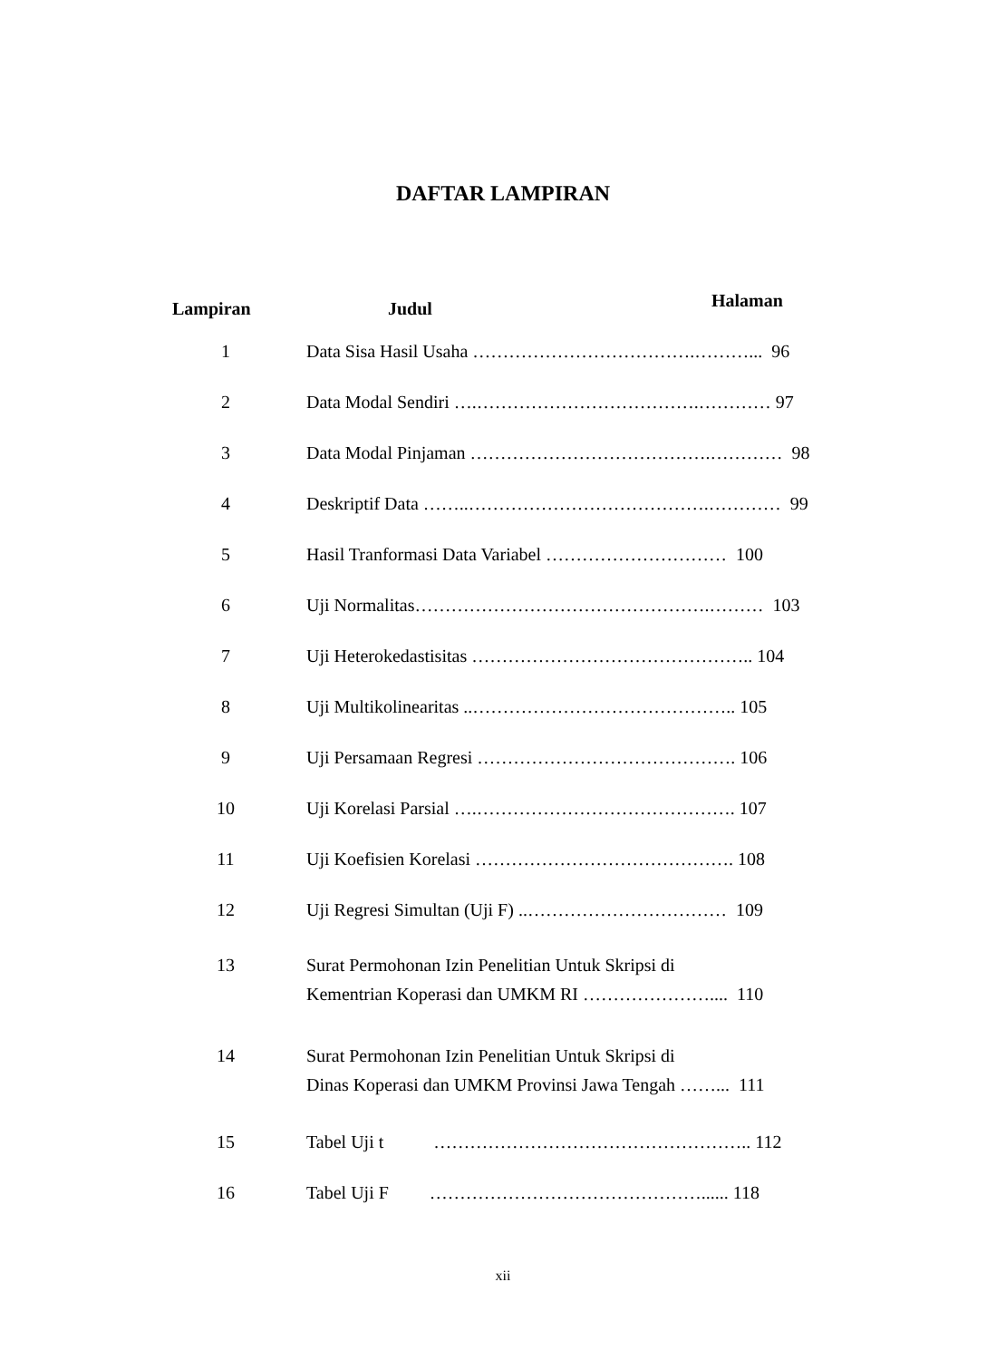DAFTAR LAMPIRAN
| Lampiran | Judul |
| --- | --- |
| 1 | Data Sisa Hasil Usaha ……………………………….………... 96 |
| 2 | Data Modal Sendiri ….……………………………….………… 97 |
| 3 | Data Modal Pinjaman ………………………………….………… 98 |
| 4 | Deskriptif Data ……..………………………………….………… 99 |
| 5 | Hasil Tranformasi Data Variabel ………………………… 100 |
| 6 | Uji Normalitas………………………………………….……… 103 |
| 7 | Uji Heterokedastisitas ……………………………………….. 104 |
| 8 | Uji Multikolinearitas ..…………………………………….. 105 |
| 9 | Uji Persamaan Regresi ……………………………………. 106 |
| 10 | Uji Korelasi Parsial ….……………………………………. 107 |
| 11 | Uji Koefisien Korelasi ……………………………………. 108 |
| 12 | Uji Regresi Simultan (Uji F) ..…………………………… 109 |
| 13 | Surat Permohonan Izin Penelitian Untuk Skripsi di Kementrian Koperasi dan UMKM RI ………………….... 110 |
| 14 | Surat Permohonan Izin Penelitian Untuk Skripsi di Dinas Koperasi dan UMKM Provinsi Jawa Tengah ……... 111 |
| 15 | Tabel Uji t …………………………………………….. 112 |
| 16 | Tabel Uji F ………………………………………...... 118 |
Halaman
xii